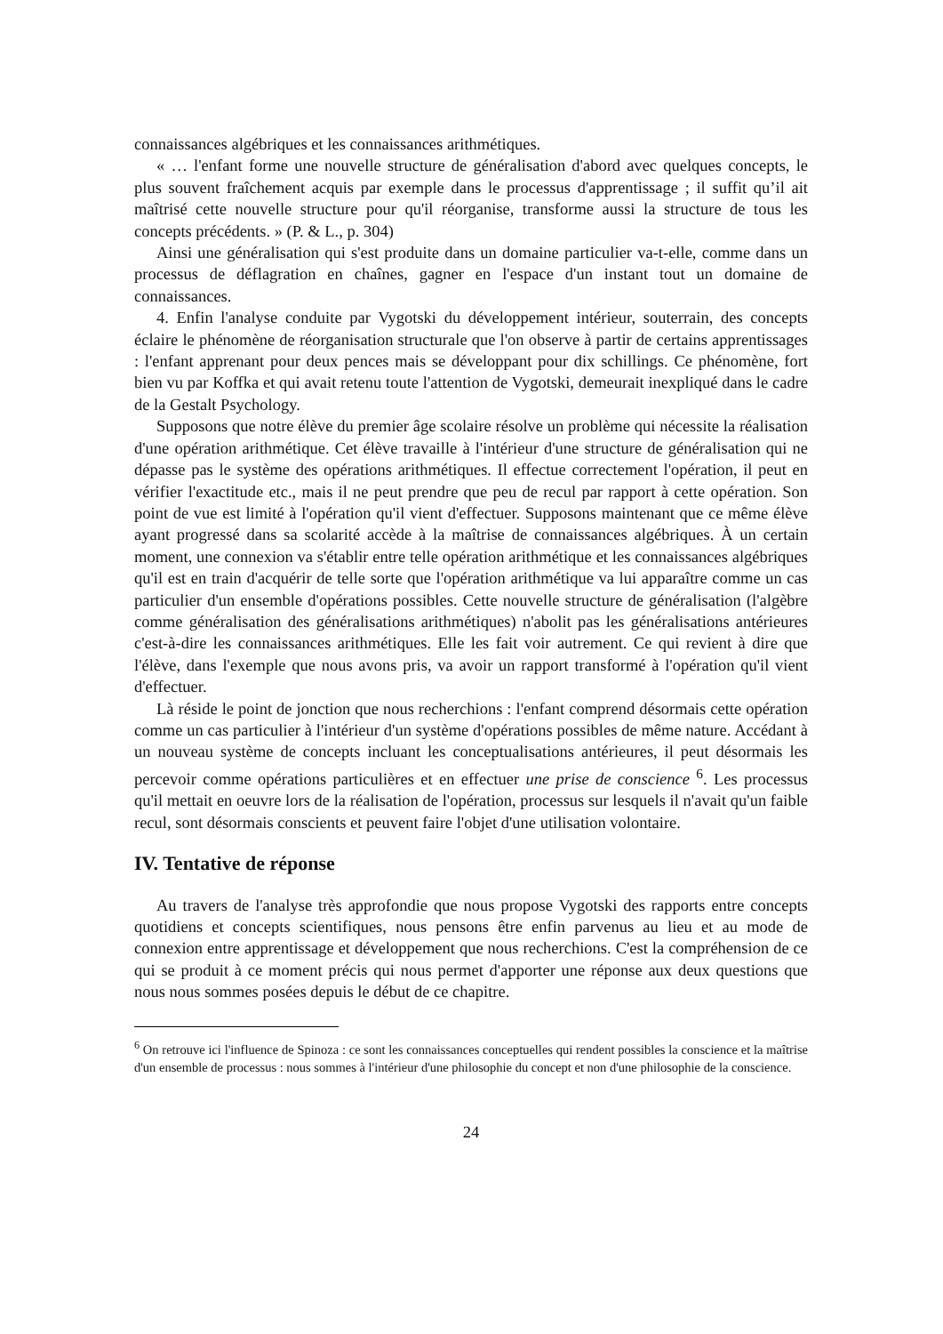connaissances algébriques et les connaissances arithmétiques.
« … l'enfant forme une nouvelle structure de généralisation d'abord avec quelques concepts, le plus souvent fraîchement acquis par exemple dans le processus d'apprentissage ; il suffit qu’il ait maîtrisé cette nouvelle structure pour qu'il réorganise, transforme aussi la structure de tous les concepts précédents. » (P. & L., p. 304)
Ainsi une généralisation qui s'est produite dans un domaine particulier va-t-elle, comme dans un processus de déflagration en chaînes, gagner en l'espace d'un instant tout un domaine de connaissances.
4. Enfin l'analyse conduite par Vygotski du développement intérieur, souterrain, des concepts éclaire le phénomène de réorganisation structurale que l'on observe à partir de certains apprentissages : l'enfant apprenant pour deux pences mais se développant pour dix schillings. Ce phénomène, fort bien vu par Koffka et qui avait retenu toute l'attention de Vygotski, demeurait inexpliqué dans le cadre de la Gestalt Psychology.
Supposons que notre élève du premier âge scolaire résolve un problème qui nécessite la réalisation d'une opération arithmétique. Cet élève travaille à l'intérieur d'une structure de généralisation qui ne dépasse pas le système des opérations arithmétiques. Il effectue correctement l'opération, il peut en vérifier l'exactitude etc., mais il ne peut prendre que peu de recul par rapport à cette opération. Son point de vue est limité à l'opération qu'il vient d'effectuer. Supposons maintenant que ce même élève ayant progressé dans sa scolarité accède à la maîtrise de connaissances algébriques. À un certain moment, une connexion va s'établir entre telle opération arithmétique et les connaissances algébriques qu'il est en train d'acquérir de telle sorte que l'opération arithmétique va lui apparaître comme un cas particulier d'un ensemble d'opérations possibles. Cette nouvelle structure de généralisation (l'algèbre comme généralisation des généralisations arithmétiques) n'abolit pas les généralisations antérieures c'est-à-dire les connaissances arithmétiques. Elle les fait voir autrement. Ce qui revient à dire que l'élève, dans l'exemple que nous avons pris, va avoir un rapport transformé à l'opération qu'il vient d'effectuer.
Là réside le point de jonction que nous recherchions : l'enfant comprend désormais cette opération comme un cas particulier à l'intérieur d'un système d'opérations possibles de même nature. Accédant à un nouveau système de concepts incluant les conceptualisations antérieures, il peut désormais les percevoir comme opérations particulières et en effectuer une prise de conscience <sup>6</sup>. Les processus qu'il mettait en oeuvre lors de la réalisation de l'opération, processus sur lesquels il n'avait qu'un faible recul, sont désormais conscients et peuvent faire l'objet d'une utilisation volontaire.
IV. Tentative de réponse
Au travers de l'analyse très approfondie que nous propose Vygotski des rapports entre concepts quotidiens et concepts scientifiques, nous pensons être enfin parvenus au lieu et au mode de connexion entre apprentissage et développement que nous recherchions. C'est la compréhension de ce qui se produit à ce moment précis qui nous permet d'apporter une réponse aux deux questions que nous nous sommes posées depuis le début de ce chapitre.
<sup>6</sup> On retrouve ici l'influence de Spinoza : ce sont les connaissances conceptuelles qui rendent possibles la conscience et la maîtrise d'un ensemble de processus : nous sommes à l'intérieur d'une philosophie du concept et non d'une philosophie de la conscience.
24